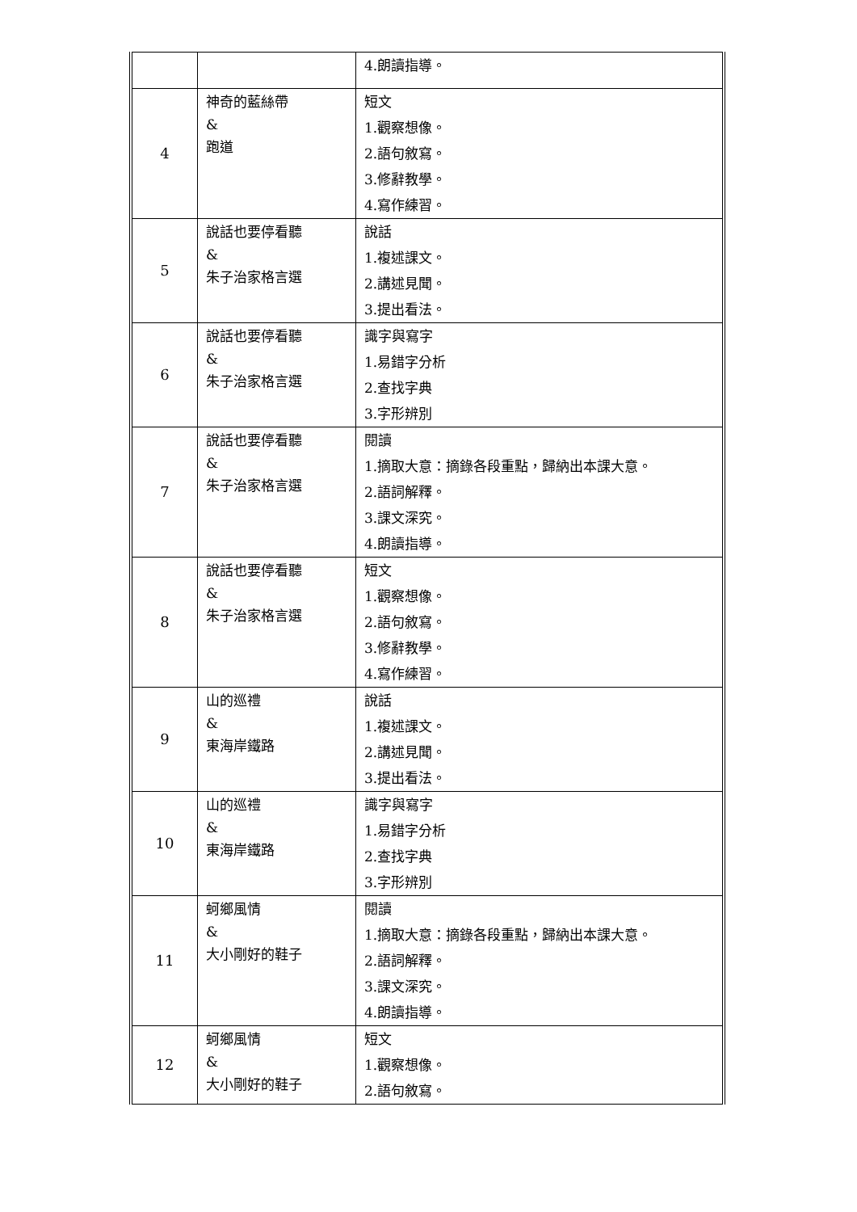| | | 4.朗讀指導。 |
| 4 | 神奇的藍絲帶 & 跑道 | 短文 1.觀察想像。 2.語句敘寫。 3.修辭教學。 4.寫作練習。 |
| 5 | 說話也要停看聽 & 朱子治家格言選 | 說話 1.複述課文。 2.講述見聞。 3.提出看法。 |
| 6 | 說話也要停看聽 & 朱子治家格言選 | 識字與寫字 1.易錯字分析 2.查找字典 3.字形辨別 |
| 7 | 說話也要停看聽 & 朱子治家格言選 | 閱讀 1.摘取大意：摘錄各段重點，歸納出本課大意。 2.語詞解釋。 3.課文深究。 4.朗讀指導。 |
| 8 | 說話也要停看聽 & 朱子治家格言選 | 短文 1.觀察想像。 2.語句敘寫。 3.修辭教學。 4.寫作練習。 |
| 9 | 山的巡禮 & 東海岸鐵路 | 說話 1.複述課文。 2.講述見聞。 3.提出看法。 |
| 10 | 山的巡禮 & 東海岸鐵路 | 識字與寫字 1.易錯字分析 2.查找字典 3.字形辨別 |
| 11 | 蚵鄉風情 & 大小剛好的鞋子 | 閱讀 1.摘取大意：摘錄各段重點，歸納出本課大意。 2.語詞解釋。 3.課文深究。 4.朗讀指導。 |
| 12 | 蚵鄉風情 & 大小剛好的鞋子 | 短文 1.觀察想像。 2.語句敘寫。 |